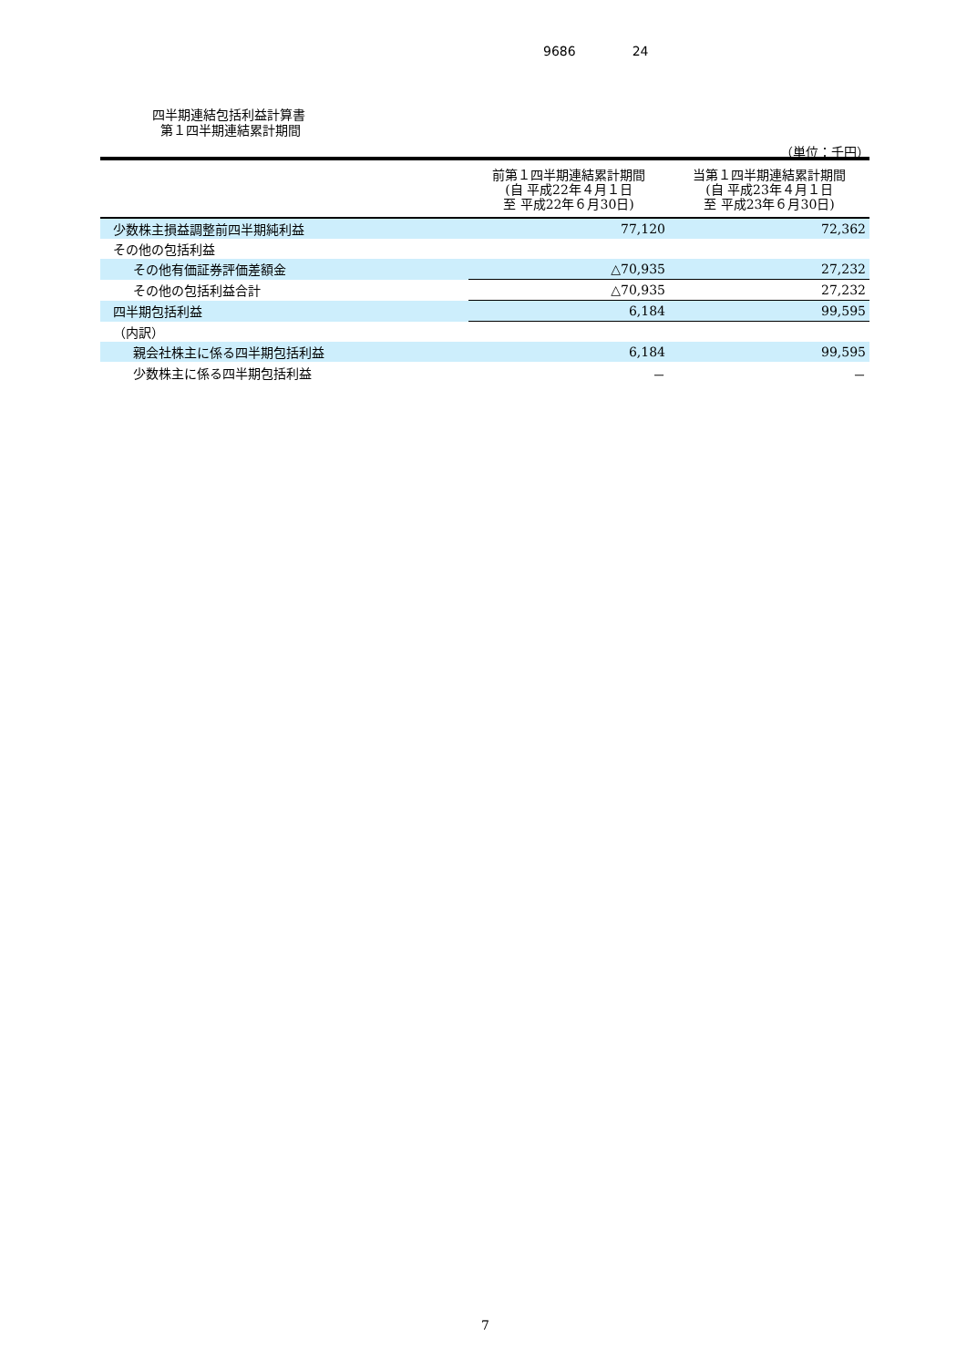9686 24
四半期連結包括利益計算書
第１四半期連結累計期間
（単位：千円）
| | 前第１四半期連結累計期間 (自 平成22年４月１日 至 平成22年６月30日) | 当第１四半期連結累計期間 (自 平成23年４月１日 至 平成23年６月30日) |
| --- | --- | --- |
| 少数株主損益調整前四半期純利益 | 77,120 | 72,362 |
| その他の包括利益 | | |
| その他有価証券評価差額金 | △70,935 | 27,232 |
| その他の包括利益合計 | △70,935 | 27,232 |
| 四半期包括利益 | 6,184 | 99,595 |
| （内訳） | | |
| 親会社株主に係る四半期包括利益 | 6,184 | 99,595 |
| 少数株主に係る四半期包括利益 | － | － |
7